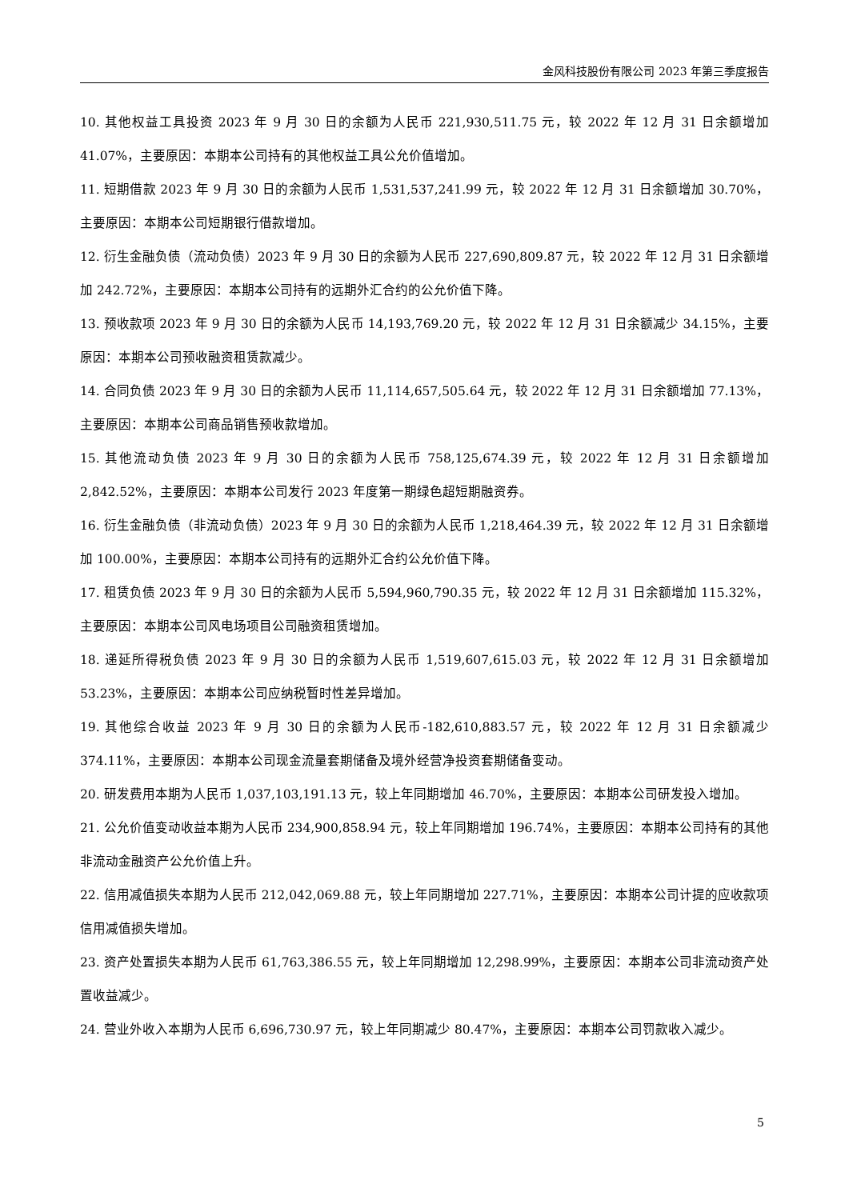金风科技股份有限公司 2023 年第三季度报告
10. 其他权益工具投资 2023 年 9 月 30 日的余额为人民币 221,930,511.75 元，较 2022 年 12 月 31 日余额增加 41.07%，主要原因：本期本公司持有的其他权益工具公允价值增加。
11. 短期借款 2023 年 9 月 30 日的余额为人民币 1,531,537,241.99 元，较 2022 年 12 月 31 日余额增加 30.70%，主要原因：本期本公司短期银行借款增加。
12. 衍生金融负债（流动负债）2023 年 9 月 30 日的余额为人民币 227,690,809.87 元，较 2022 年 12 月 31 日余额增加 242.72%，主要原因：本期本公司持有的远期外汇合约的公允价值下降。
13. 预收款项 2023 年 9 月 30 日的余额为人民币 14,193,769.20 元，较 2022 年 12 月 31 日余额减少 34.15%，主要原因：本期本公司预收融资租赁款减少。
14. 合同负债 2023 年 9 月 30 日的余额为人民币 11,114,657,505.64 元，较 2022 年 12 月 31 日余额增加 77.13%，主要原因：本期本公司商品销售预收款增加。
15. 其他流动负债 2023 年 9 月 30 日的余额为人民币 758,125,674.39 元，较 2022 年 12 月 31 日余额增加 2,842.52%，主要原因：本期本公司发行 2023 年度第一期绿色超短期融资券。
16. 衍生金融负债（非流动负债）2023 年 9 月 30 日的余额为人民币 1,218,464.39 元，较 2022 年 12 月 31 日余额增加 100.00%，主要原因：本期本公司持有的远期外汇合约公允价值下降。
17. 租赁负债 2023 年 9 月 30 日的余额为人民币 5,594,960,790.35 元，较 2022 年 12 月 31 日余额增加 115.32%，主要原因：本期本公司风电场项目公司融资租赁增加。
18. 递延所得税负债 2023 年 9 月 30 日的余额为人民币 1,519,607,615.03 元，较 2022 年 12 月 31 日余额增加 53.23%，主要原因：本期本公司应纳税暂时性差异增加。
19. 其他综合收益 2023 年 9 月 30 日的余额为人民币-182,610,883.57 元，较 2022 年 12 月 31 日余额减少 374.11%，主要原因：本期本公司现金流量套期储备及境外经营净投资套期储备变动。
20. 研发费用本期为人民币 1,037,103,191.13 元，较上年同期增加 46.70%，主要原因：本期本公司研发投入增加。
21. 公允价值变动收益本期为人民币 234,900,858.94 元，较上年同期增加 196.74%，主要原因：本期本公司持有的其他非流动金融资产公允价值上升。
22. 信用减值损失本期为人民币 212,042,069.88 元，较上年同期增加 227.71%，主要原因：本期本公司计提的应收款项信用减值损失增加。
23. 资产处置损失本期为人民币 61,763,386.55 元，较上年同期增加 12,298.99%，主要原因：本期本公司非流动资产处置收益减少。
24. 营业外收入本期为人民币 6,696,730.97 元，较上年同期减少 80.47%，主要原因：本期本公司罚款收入减少。
5